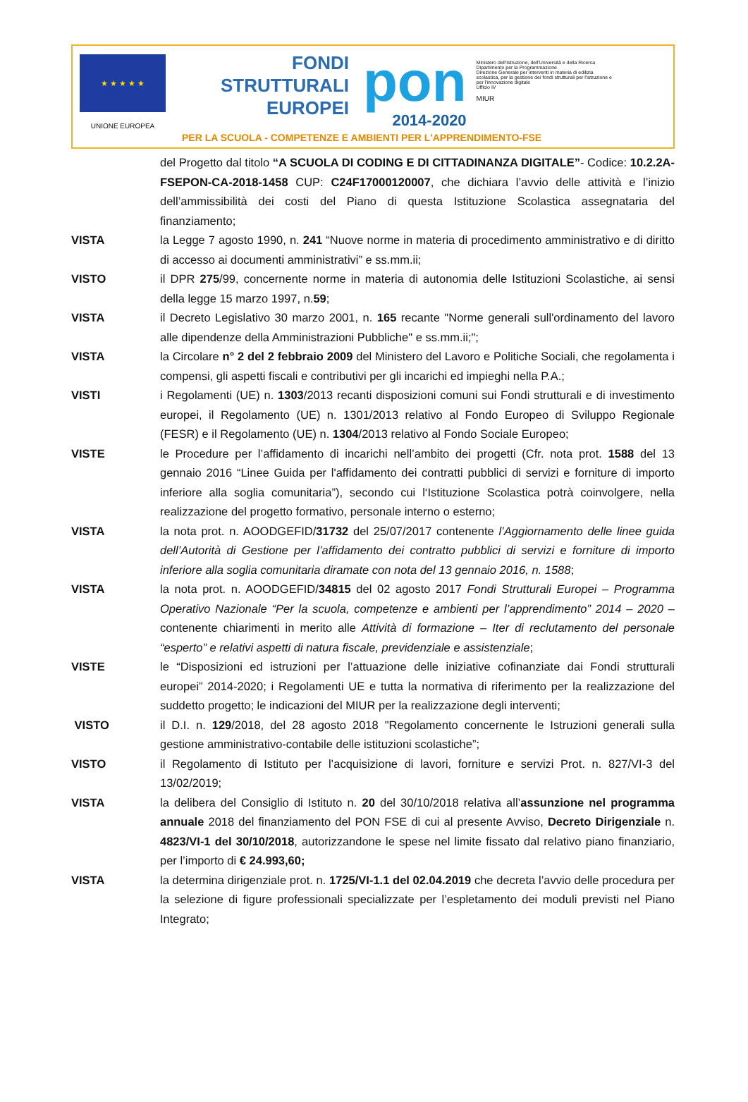★ ★ ★ ★ ★
UNIONE EUROPEA
FONDI
STRUTTURALI
EUROPEI
pon
2014-2020
Ministero dell'Istruzione, dell'Università e della Ricerca
Dipartimento per la Programmazione
Direzione Generale per interventi in materia di edilizia scolastica, per la gestione dei fondi strutturali per l'istruzione e per l'innovazione digitale
Ufficio IV
MIUR
PER LA SCUOLA - COMPETENZE E AMBIENTI PER L'APPRENDIMENTO-FSE
del Progetto dal titolo “A SCUOLA DI CODING E DI CITTADINANZA DIGITALE”- Codice: 10.2.2A-FSEPON-CA-2018-1458 CUP: C24F17000120007, che dichiara l’avvio delle attività e l’inizio dell’ammissibilità dei costi del Piano di questa Istituzione Scolastica assegnataria del finanziamento;
VISTA la Legge 7 agosto 1990, n. 241 “Nuove norme in materia di procedimento amministrativo e di diritto di accesso ai documenti amministrativi” e ss.mm.ii;
VISTO il DPR 275/99, concernente norme in materia di autonomia delle Istituzioni Scolastiche, ai sensi della legge 15 marzo 1997, n.59;
VISTA il Decreto Legislativo 30 marzo 2001, n. 165 recante "Norme generali sull'ordinamento del lavoro alle dipendenze della Amministrazioni Pubbliche" e ss.mm.ii;";
VISTA la Circolare n° 2 del 2 febbraio 2009 del Ministero del Lavoro e Politiche Sociali, che regolamenta i compensi, gli aspetti fiscali e contributivi per gli incarichi ed impieghi nella P.A.;
VISTI i Regolamenti (UE) n. 1303/2013 recanti disposizioni comuni sui Fondi strutturali e di investimento europei, il Regolamento (UE) n. 1301/2013 relativo al Fondo Europeo di Sviluppo Regionale (FESR) e il Regolamento (UE) n. 1304/2013 relativo al Fondo Sociale Europeo;
VISTE le Procedure per l’affidamento di incarichi nell’ambito dei progetti (Cfr. nota prot. 1588 del 13 gennaio 2016 “Linee Guida per l'affidamento dei contratti pubblici di servizi e forniture di importo inferiore alla soglia comunitaria”), secondo cui l‘Istituzione Scolastica potrà coinvolgere, nella realizzazione del progetto formativo, personale interno o esterno;
VISTA la nota prot. n. AOODGEFID/31732 del 25/07/2017 contenente l’Aggiornamento delle linee guida dell’Autorità di Gestione per l’affidamento dei contratto pubblici di servizi e forniture di importo inferiore alla soglia comunitaria diramate con nota del 13 gennaio 2016, n. 1588;
VISTA la nota prot. n. AOODGEFID/34815 del 02 agosto 2017 Fondi Strutturali Europei – Programma Operativo Nazionale “Per la scuola, competenze e ambienti per l’apprendimento” 2014 – 2020 – contenente chiarimenti in merito alle Attività di formazione – Iter di reclutamento del personale “esperto” e relativi aspetti di natura fiscale, previdenziale e assistenziale;
VISTE le “Disposizioni ed istruzioni per l’attuazione delle iniziative cofinanziate dai Fondi strutturali europei” 2014-2020; i Regolamenti UE e tutta la normativa di riferimento per la realizzazione del suddetto progetto; le indicazioni del MIUR per la realizzazione degli interventi;
VISTO il D.I. n. 129/2018, del 28 agosto 2018 "Regolamento concernente le Istruzioni generali sulla gestione amministrativo-contabile delle istituzioni scolastiche”;
VISTO il Regolamento di Istituto per l’acquisizione di lavori, forniture e servizi Prot. n. 827/VI-3 del 13/02/2019;
VISTA la delibera del Consiglio di Istituto n. 20 del 30/10/2018 relativa all’assunzione nel programma annuale 2018 del finanziamento del PON FSE di cui al presente Avviso, Decreto Dirigenziale n. 4823/VI-1 del 30/10/2018, autorizzandone le spese nel limite fissato dal relativo piano finanziario, per l’importo di € 24.993,60;
VISTA la determina dirigenziale prot. n. 1725/VI-1.1 del 02.04.2019 che decreta l’avvio delle procedura per la selezione di figure professionali specializzate per l’espletamento dei moduli previsti nel Piano Integrato;